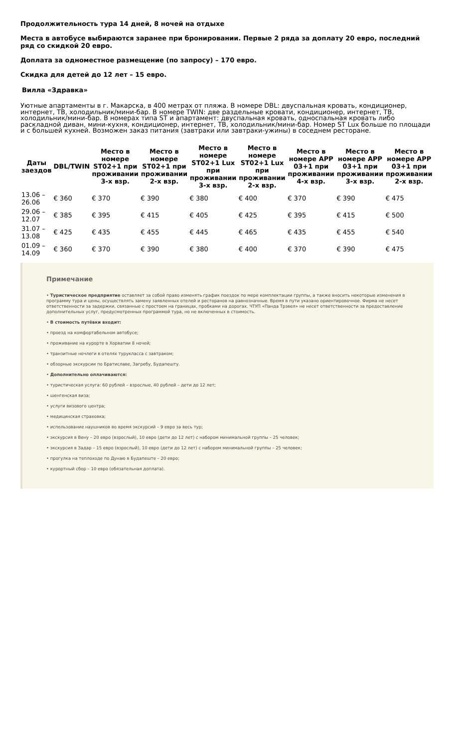Продолжительность тура 14 дней, 8 ночей на отдыхе
Места в автобусе выбираются заранее при бронировании. Первые 2 ряда за доплату 20 евро, последний ряд со скидкой 20 евро.
Доплата за одноместное размещение (по запросу) – 170 евро.
Скидка для детей до 12 лет – 15 евро.
Вилла «Здравка»
Уютные апартаменты в г. Макарска, в 400 метрах от пляжа. В номере DBL: двуспальная кровать, кондиционер, интернет, ТВ, холодильник/мини-бар. В номере TWIN: две раздельные кровати, кондиционер, интернет, ТВ, холодильник/мини-бар. В номерах типа ST и апартамент: двуспальная кровать, односпальная кровать либо раскладной диван, мини-кухня, кондиционер, интернет, ТВ, холодильник/мини-бар. Номер ST Lux больше по площади и с большей кухней. Возможен заказ питания (завтраки или завтраки-ужины) в соседнем ресторане.
| Даты заездов | DBL/TWIN | Место в номере ST02+1 при проживании 3-х взр. | Место в номере ST02+1 при проживании 2-х взр. | Место в номере ST02+1 Lux при проживании 3-х взр. | Место в номере ST02+1 Lux при проживании 2-х взр. | Место в номере APP 03+1 при проживании 4-х взр. | Место в номере APP 03+1 при проживании 3-х взр. | Место в номере APP 03+1 при проживании 2-х взр. |
| --- | --- | --- | --- | --- | --- | --- | --- | --- |
| 13.06 – 26.06 | € 360 | € 370 | € 390 | € 380 | € 400 | € 370 | € 390 | € 475 |
| 29.06 – 12.07 | € 385 | € 395 | € 415 | € 405 | € 425 | € 395 | € 415 | € 500 |
| 31.07 – 13.08 | € 425 | € 435 | € 455 | € 445 | € 465 | € 435 | € 455 | € 540 |
| 01.09 – 14.09 | € 360 | € 370 | € 390 | € 380 | € 400 | € 370 | € 390 | € 475 |
Примечание
• Туристическое предприятие оставляет за собой право изменять график поездок по мере комплектации группы, а также вносить некоторые изменения в программу тура и цены, осуществлять замену заявленных отелей и ресторанов на равнозначные. Время в пути указано ориентировочное. Фирма не несет ответственности за задержки, связанные с простоем на границах, пробками на дорогах. ЧТУП «Панда Трэвел» не несет ответственности за предоставление дополнительных услуг, предусмотренных программой тура, но не включенных в стоимость.
• В стоимость путёвки входит:
• проезд на комфортабельном автобусе;
• проживание на курорте в Хорватии 8 ночей;
• транзитные ночлеги в отелях турукласса с завтраком;
• обзорные экскурсии по Братиславе, Загребу, Будапешту.
• Дополнительно оплачиваются:
• туристическая услуга: 60 рублей – взрослые, 40 рублей – дети до 12 лет;
• шенгенская виза;
• услуги визового центра;
• медицинская страховка;
• использование наушников во время экскурсий – 9 евро за весь тур;
• экскурсия в Вену – 20 евро (взрослый), 10 евро (дети до 12 лет) с набором минимальной группы – 25 человек;
• экскурсия в Задар – 15 евро (взрослый), 10 евро (дети до 12 лет) с набором минимальной группы – 25 человек;
• прогулка на теплоходе по Дунаю в Будапеште – 20 евро;
• курортный сбор – 10 евро (обязательная доплата).